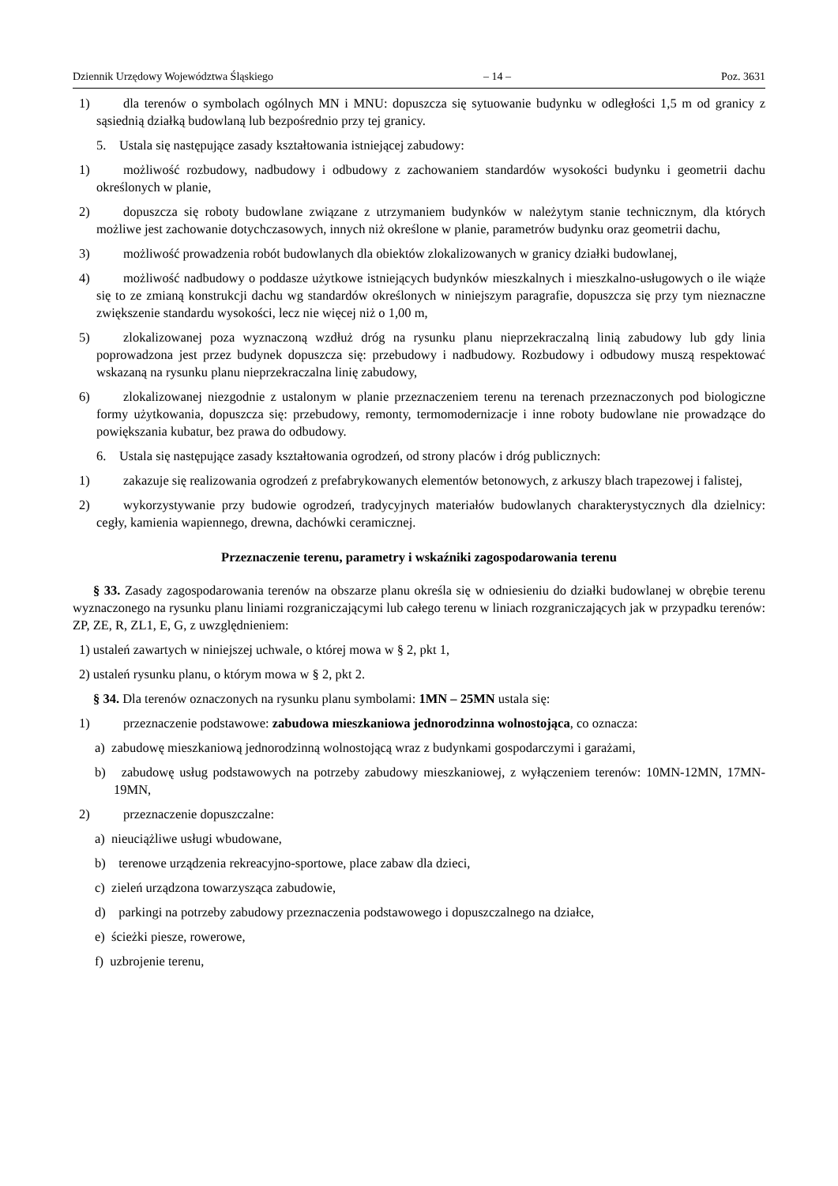Dziennik Urzędowy Województwa Śląskiego – 14 – Poz. 3631
1) dla terenów o symbolach ogólnych MN i MNU: dopuszcza się sytuowanie budynku w odległości 1,5 m od granicy z sąsiednią działką budowlaną lub bezpośrednio przy tej granicy.
5. Ustala się następujące zasady kształtowania istniejącej zabudowy:
1) możliwość rozbudowy, nadbudowy i odbudowy z zachowaniem standardów wysokości budynku i geometrii dachu określonych w planie,
2) dopuszcza się roboty budowlane związane z utrzymaniem budynków w należytym stanie technicznym, dla których możliwe jest zachowanie dotychczasowych, innych niż określone w planie, parametrów budynku oraz geometrii dachu,
3) możliwość prowadzenia robót budowlanych dla obiektów zlokalizowanych w granicy działki budowlanej,
4) możliwość nadbudowy o poddasze użytkowe istniejących budynków mieszkalnych i mieszkalno-usługowych o ile wiąże się to ze zmianą konstrukcji dachu wg standardów określonych w niniejszym paragrafie, dopuszcza się przy tym nieznaczne zwiększenie standardu wysokości, lecz nie więcej niż o 1,00 m,
5) zlokalizowanej poza wyznaczoną wzdłuż dróg na rysunku planu nieprzekraczalną linią zabudowy lub gdy linia poprowadzona jest przez budynek dopuszcza się: przebudowy i nadbudowy. Rozbudowy i odbudowy muszą respektować wskazaną na rysunku planu nieprzekraczalna linię zabudowy,
6) zlokalizowanej niezgodnie z ustalonym w planie przeznaczeniem terenu na terenach przeznaczonych pod biologiczne formy użytkowania, dopuszcza się: przebudowy, remonty, termomodernizacje i inne roboty budowlane nie prowadzące do powiększania kubatur, bez prawa do odbudowy.
6. Ustala się następujące zasady kształtowania ogrodzeń, od strony placów i dróg publicznych:
1) zakazuje się realizowania ogrodzeń z prefabrykowanych elementów betonowych, z arkuszy blach trapezowej i falistej,
2) wykorzystywanie przy budowie ogrodzeń, tradycyjnych materiałów budowlanych charakterystycznych dla dzielnicy: cegły, kamienia wapiennego, drewna, dachówki ceramicznej.
Przeznaczenie terenu, parametry i wskaźniki zagospodarowania terenu
§ 33. Zasady zagospodarowania terenów na obszarze planu określa się w odniesieniu do działki budowlanej w obrębie terenu wyznaczonego na rysunku planu liniami rozgraniczającymi lub całego terenu w liniach rozgraniczających jak w przypadku terenów: ZP, ZE, R, ZL1, E, G, z uwzględnieniem:
1) ustaleń zawartych w niniejszej uchwale, o której mowa w § 2, pkt 1,
2) ustaleń rysunku planu, o którym mowa w § 2, pkt 2.
§ 34. Dla terenów oznaczonych na rysunku planu symbolami: 1MN – 25MN ustala się:
1) przeznaczenie podstawowe: zabudowa mieszkaniowa jednorodzinna wolnostojąca, co oznacza:
a) zabudowę mieszkaniową jednorodzinną wolnostojącą wraz z budynkami gospodarczymi i garażami,
b) zabudowę usług podstawowych na potrzeby zabudowy mieszkaniowej, z wyłączeniem terenów: 10MN-12MN, 17MN-19MN,
2) przeznaczenie dopuszczalne:
a) nieuciążliwe usługi wbudowane,
b) terenowe urządzenia rekreacyjno-sportowe, place zabaw dla dzieci,
c) zieleń urządzona towarzysząca zabudowie,
d) parkingi na potrzeby zabudowy przeznaczenia podstawowego i dopuszczalnego na działce,
e) ścieżki piesze, rowerowe,
f) uzbrojenie terenu,